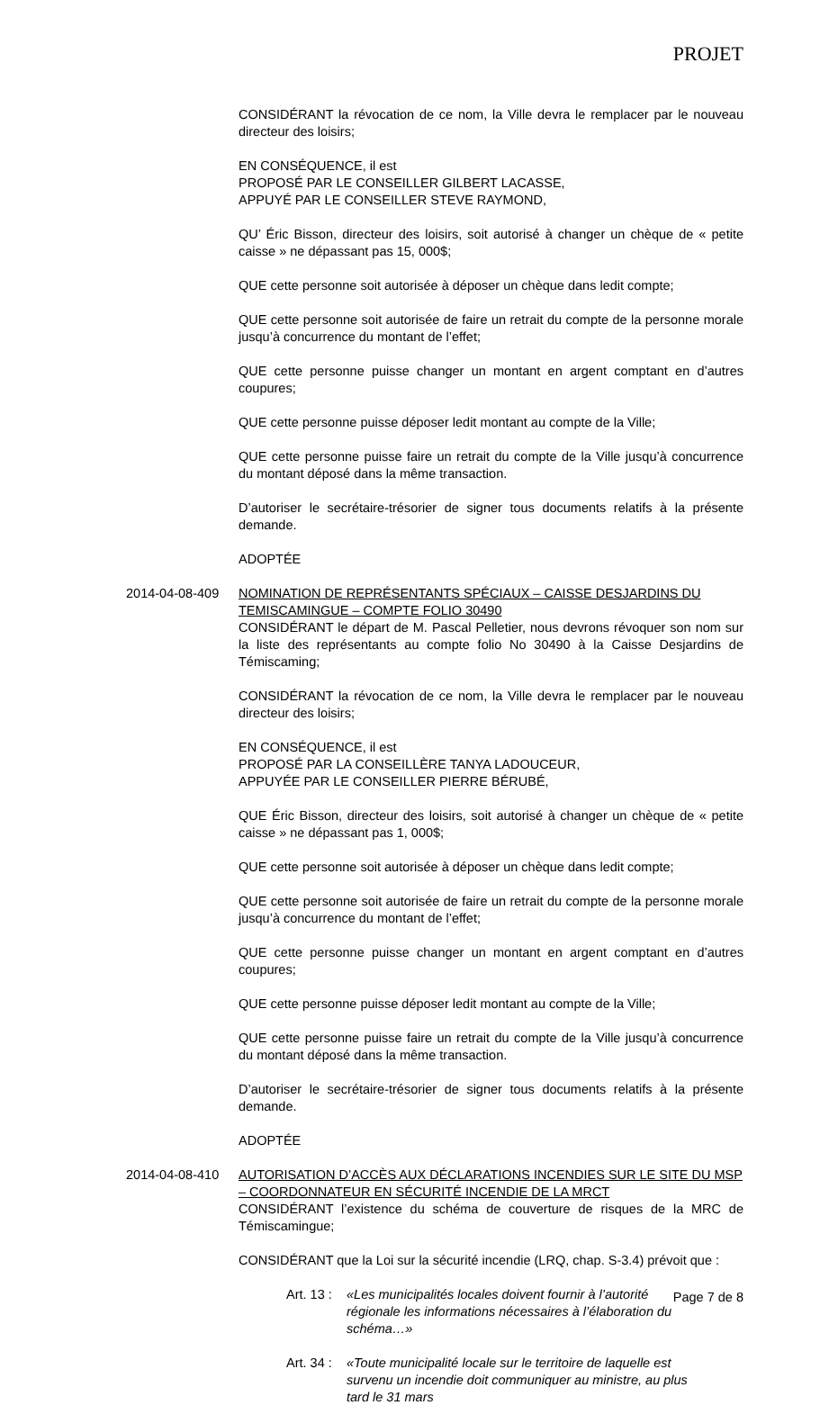PROJET
CONSIDÉRANT la révocation de ce nom, la Ville devra le remplacer par le nouveau directeur des loisirs;
EN CONSÉQUENCE, il est
PROPOSÉ PAR LE CONSEILLER GILBERT LACASSE,
APPUYÉ PAR LE CONSEILLER STEVE RAYMOND,
QU’ Éric Bisson, directeur des loisirs, soit autorisé à changer un chèque de « petite caisse » ne dépassant pas 15, 000$;
QUE cette personne soit autorisée à déposer un chèque dans ledit compte;
QUE cette personne soit autorisée de faire un retrait du compte de la personne morale jusqu’à concurrence du montant de l’effet;
QUE cette personne puisse changer un montant en argent comptant en d’autres coupures;
QUE cette personne puisse déposer ledit montant au compte de la Ville;
QUE cette personne puisse faire un retrait du compte de la Ville jusqu’à concurrence du montant déposé dans la même transaction.
D’autoriser le secrétaire-trésorier de signer tous documents relatifs à la présente demande.
ADOPTÉE
2014-04-08-409 NOMINATION DE REPRÉSENTANTS SPÉCIAUX – CAISSE DESJARDINS DU TEMISCAMINGUE – COMPTE FOLIO 30490
CONSIDÉRANT le départ de M. Pascal Pelletier, nous devrons révoquer son nom sur la liste des représentants au compte folio No 30490 à la Caisse Desjardins de Témiscaming;
CONSIDÉRANT la révocation de ce nom, la Ville devra le remplacer par le nouveau directeur des loisirs;
EN CONSÉQUENCE, il est
PROPOSÉ PAR LA CONSEILLÈRE TANYA LADOUCEUR,
APPUYÉE PAR LE CONSEILLER PIERRE BÉRUBÉ,
QUE Éric Bisson, directeur des loisirs, soit autorisé à changer un chèque de « petite caisse » ne dépassant pas 1, 000$;
QUE cette personne soit autorisée à déposer un chèque dans ledit compte;
QUE cette personne soit autorisée de faire un retrait du compte de la personne morale jusqu’à concurrence du montant de l’effet;
QUE cette personne puisse changer un montant en argent comptant en d’autres coupures;
QUE cette personne puisse déposer ledit montant au compte de la Ville;
QUE cette personne puisse faire un retrait du compte de la Ville jusqu’à concurrence du montant déposé dans la même transaction.
D’autoriser le secrétaire-trésorier de signer tous documents relatifs à la présente demande.
ADOPTÉE
2014-04-08-410 AUTORISATION D’ACCÈS AUX DÉCLARATIONS INCENDIES SUR LE SITE DU MSP – COORDONNATEUR EN SÉCURITÉ INCENDIE DE LA MRCT
CONSIDÉRANT l’existence du schéma de couverture de risques de la MRC de Témiscamingue;
CONSIDÉRANT que la Loi sur la sécurité incendie (LRQ, chap. S-3.4) prévoit que :
Art. 13 :
«Les municipalités locales doivent fournir à l’autorité régionale les informations nécessaires à l’élaboration du schéma…»
Art. 34 :
«Toute municipalité locale sur le territoire de laquelle est survenu un incendie doit communiquer au ministre, au plus tard le 31 mars
Page 7 de 8